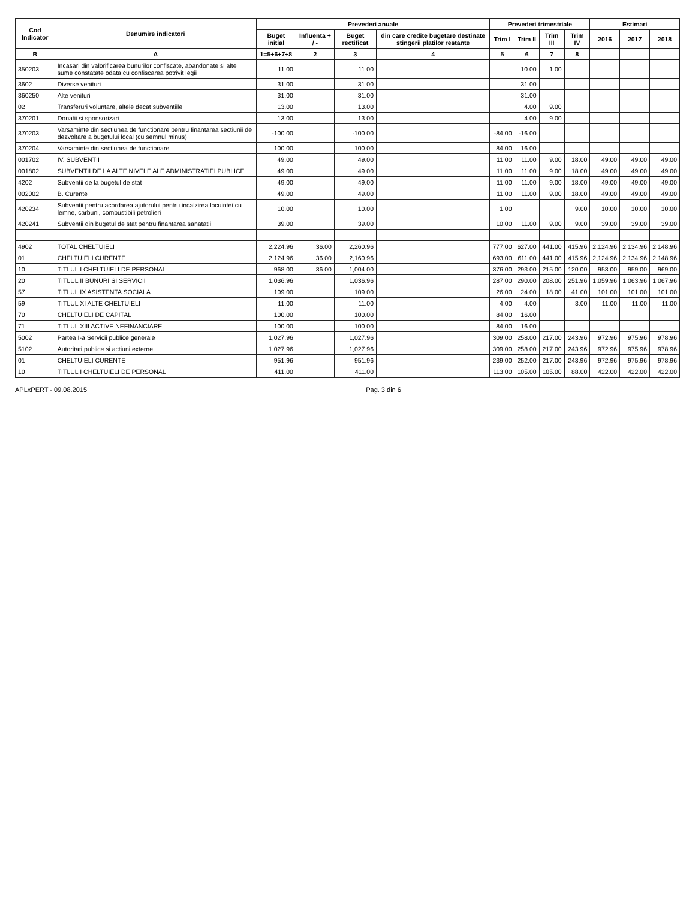| Cod Indicator | Denumire indicatori | Prevederi anuale | | | | Prevederi trimestriale | | | | Estimari | | |
| --- | --- | --- | --- | --- | --- | --- | --- | --- | --- | --- | --- | --- |
| | | Buget initial | Influenta + / - | Buget rectificat | din care credite bugetare destinate stingerii platilor restante | Trim I | Trim II | Trim III | Trim IV | 2016 | 2017 | 2018 |
| B | A | 1=5+6+7+8 | 2 | 3 | 4 | 5 | 6 | 7 | 8 | | | |
| 350203 | Incasari din valorificarea bunurilor confiscate, abandonate si alte sume constatate odata cu confiscarea potrivit legii | 11.00 | | 11.00 | | | 10.00 | 1.00 | | | | |
| 3602 | Diverse venituri | 31.00 | | 31.00 | | | 31.00 | | | | | |
| 360250 | Alte venituri | 31.00 | | 31.00 | | | 31.00 | | | | | |
| 02 | Transferuri voluntare, altele decat subventiile | 13.00 | | 13.00 | | | 4.00 | 9.00 | | | | |
| 370201 | Donatii si sponsorizari | 13.00 | | 13.00 | | | 4.00 | 9.00 | | | | |
| 370203 | Varsaminte din sectiunea de functionare pentru finantarea sectiunii de dezvoltare a bugetului local (cu semnul minus) | -100.00 | | -100.00 | | -84.00 | -16.00 | | | | | |
| 370204 | Varsaminte din sectiunea de functionare | 100.00 | | 100.00 | | 84.00 | 16.00 | | | | | |
| 001702 | IV. SUBVENTII | 49.00 | | 49.00 | | 11.00 | 11.00 | 9.00 | 18.00 | 49.00 | 49.00 | 49.00 |
| 001802 | SUBVENTII DE LA ALTE NIVELE ALE ADMINISTRATIEI PUBLICE | 49.00 | | 49.00 | | 11.00 | 11.00 | 9.00 | 18.00 | 49.00 | 49.00 | 49.00 |
| 4202 | Subventii de la bugetul de stat | 49.00 | | 49.00 | | 11.00 | 11.00 | 9.00 | 18.00 | 49.00 | 49.00 | 49.00 |
| 002002 | B. Curente | 49.00 | | 49.00 | | 11.00 | 11.00 | 9.00 | 18.00 | 49.00 | 49.00 | 49.00 |
| 420234 | Subventii pentru acordarea ajutorului pentru incalzirea locuintei cu lemne, carbuni, combustibili petrolieri | 10.00 | | 10.00 | | 1.00 | | | 9.00 | 10.00 | 10.00 | 10.00 |
| 420241 | Subventii din bugetul de stat pentru finantarea sanatatii | 39.00 | | 39.00 | | 10.00 | 11.00 | 9.00 | 9.00 | 39.00 | 39.00 | 39.00 |
| 4902 | TOTAL CHELTUIELI | 2,224.96 | 36.00 | 2,260.96 | | 777.00 | 627.00 | 441.00 | 415.96 | 2,124.96 | 2,134.96 | 2,148.96 |
| 01 | CHELTUIELI CURENTE | 2,124.96 | 36.00 | 2,160.96 | | 693.00 | 611.00 | 441.00 | 415.96 | 2,124.96 | 2,134.96 | 2,148.96 |
| 10 | TITLUL I CHELTUIELI DE PERSONAL | 968.00 | 36.00 | 1,004.00 | | 376.00 | 293.00 | 215.00 | 120.00 | 953.00 | 959.00 | 969.00 |
| 20 | TITLUL II BUNURI SI SERVICII | 1,036.96 | | 1,036.96 | | 287.00 | 290.00 | 208.00 | 251.96 | 1,059.96 | 1,063.96 | 1,067.96 |
| 57 | TITLUL IX ASISTENTA SOCIALA | 109.00 | | 109.00 | | 26.00 | 24.00 | 18.00 | 41.00 | 101.00 | 101.00 | 101.00 |
| 59 | TITLUL XI ALTE CHELTUIELI | 11.00 | | 11.00 | | 4.00 | 4.00 | | 3.00 | 11.00 | 11.00 | 11.00 |
| 70 | CHELTUIELI DE CAPITAL | 100.00 | | 100.00 | | 84.00 | 16.00 | | | | | |
| 71 | TITLUL XIII ACTIVE NEFINANCIARE | 100.00 | | 100.00 | | 84.00 | 16.00 | | | | | |
| 5002 | Partea I-a Servicii publice generale | 1,027.96 | | 1,027.96 | | 309.00 | 258.00 | 217.00 | 243.96 | 972.96 | 975.96 | 978.96 |
| 5102 | Autoritati publice si actiuni externe | 1,027.96 | | 1,027.96 | | 309.00 | 258.00 | 217.00 | 243.96 | 972.96 | 975.96 | 978.96 |
| 01 | CHELTUIELI CURENTE | 951.96 | | 951.96 | | 239.00 | 252.00 | 217.00 | 243.96 | 972.96 | 975.96 | 978.96 |
| 10 | TITLUL I CHELTUIELI DE PERSONAL | 411.00 | | 411.00 | | 113.00 | 105.00 | 105.00 | 88.00 | 422.00 | 422.00 | 422.00 |
APLxPERT - 09.08.2015 Pag. 3 din 6